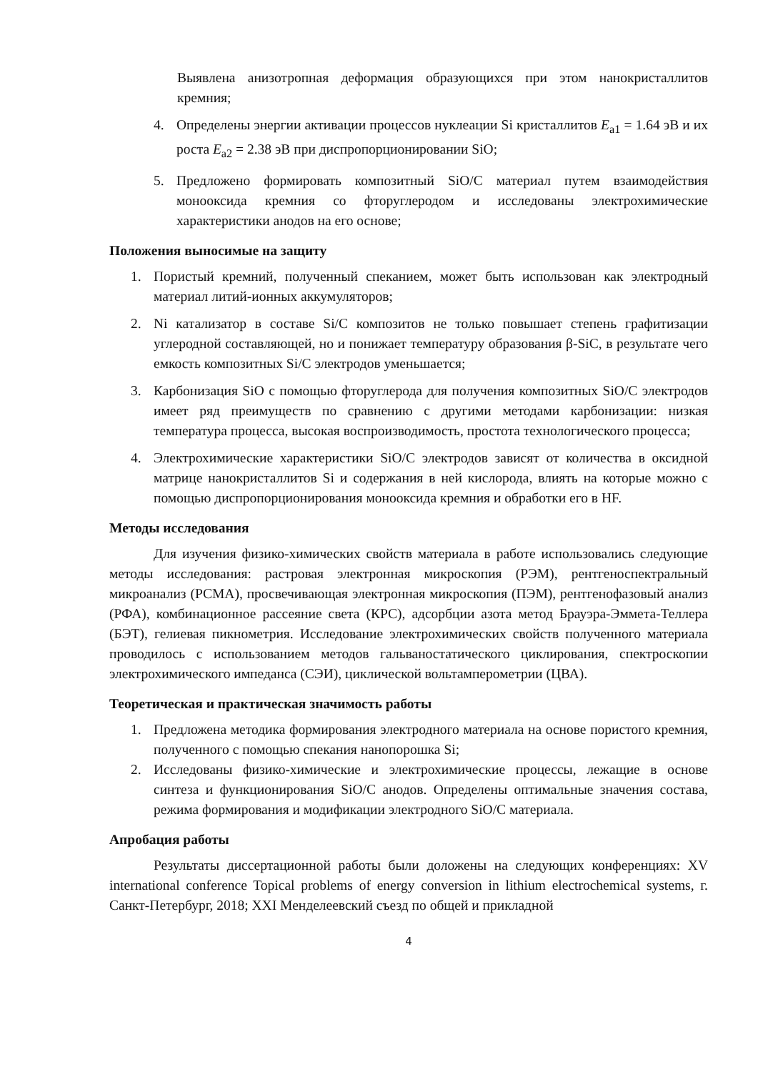Выявлена анизотропная деформация образующихся при этом нанокристаллитов кремния;
4. Определены энергии активации процессов нуклеации Si кристаллитов E<sub>a1</sub> = 1.64 эВ и их роста E<sub>a2</sub> = 2.38 эВ при диспропорционировании SiO;
5. Предложено формировать композитный SiO/C материал путем взаимодействия монооксида кремния со фторуглеродом и исследованы электрохимические характеристики анодов на его основе;
Положения выносимые на защиту
1. Пористый кремний, полученный спеканием, может быть использован как электродный материал литий-ионных аккумуляторов;
2. Ni катализатор в составе Si/C композитов не только повышает степень графитизации углеродной составляющей, но и понижает температуру образования β-SiC, в результате чего емкость композитных Si/C электродов уменьшается;
3. Карбонизация SiO с помощью фторуглерода для получения композитных SiO/C электродов имеет ряд преимуществ по сравнению с другими методами карбонизации: низкая температура процесса, высокая воспроизводимость, простота технологического процесса;
4. Электрохимические характеристики SiO/C электродов зависят от количества в оксидной матрице нанокристаллитов Si и содержания в ней кислорода, влиять на которые можно с помощью диспропорционирования монооксида кремния и обработки его в HF.
Методы исследования
Для изучения физико-химических свойств материала в работе использовались следующие методы исследования: растровая электронная микроскопия (РЭМ), рентгеноспектральный микроанализ (РСМА), просвечивающая электронная микроскопия (ПЭМ), рентгенофазовый анализ (РФА), комбинационное рассеяние света (КРС), адсорбции азота метод Брауэра-Эммета-Теллера (БЭТ), гелиевая пикнометрия. Исследование электрохимических свойств полученного материала проводилось с использованием методов гальваностатического циклирования, спектроскопии электрохимического импеданса (СЭИ), циклической вольтамперометрии (ЦВА).
Теоретическая и практическая значимость работы
1. Предложена методика формирования электродного материала на основе пористого кремния, полученного с помощью спекания нанопорошка Si;
2. Исследованы физико-химические и электрохимические процессы, лежащие в основе синтеза и функционирования SiO/C анодов. Определены оптимальные значения состава, режима формирования и модификации электродного SiO/C материала.
Апробация работы
Результаты диссертационной работы были доложены на следующих конференциях: XV international conference Topical problems of energy conversion in lithium electrochemical systems, г. Санкт-Петербург, 2018; XXI Менделеевский съезд по общей и прикладной
4